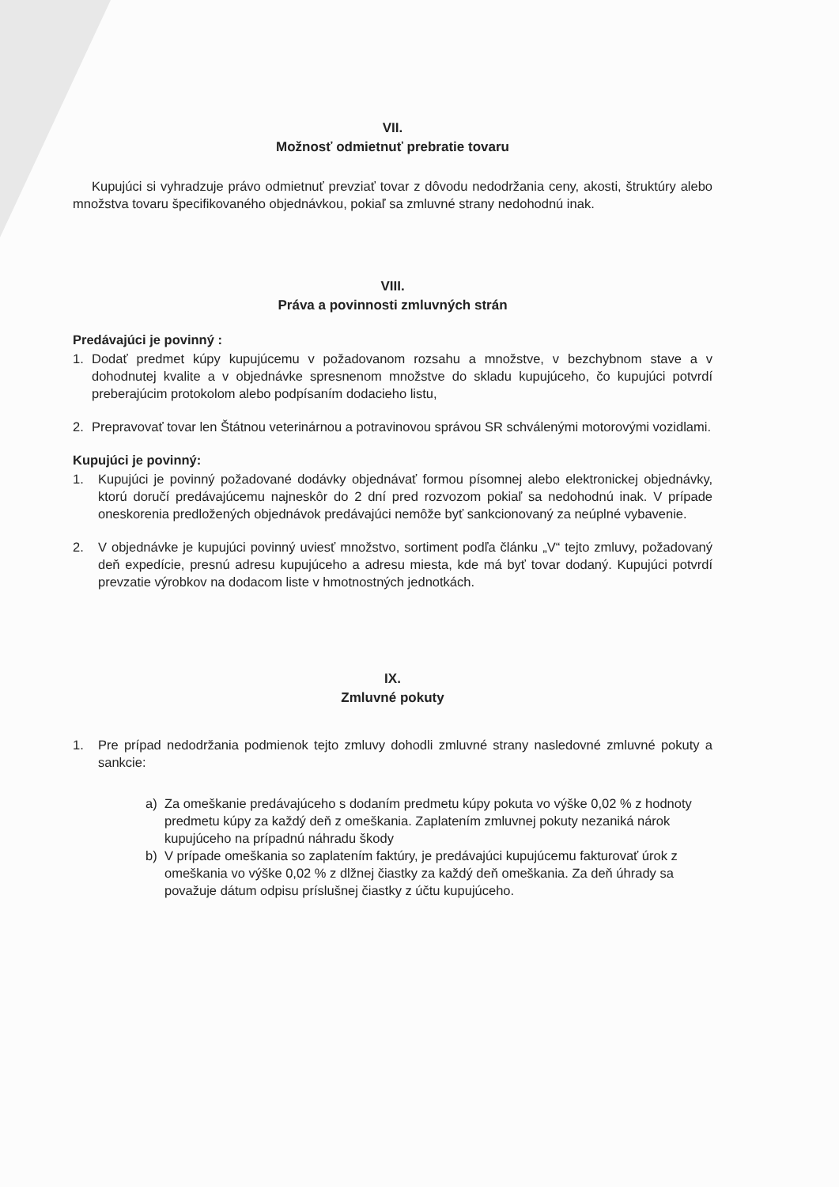VII.
Možnosť odmietnuť prebratie tovaru
Kupujúci si vyhradzuje právo odmietnuť prevziať tovar z dôvodu nedodržania ceny, akosti, štruktúry alebo množstva tovaru špecifikovaného objednávkou, pokiaľ sa zmluvné strany nedohodnú inak.
VIII.
Práva a povinnosti zmluvných strán
Predávajúci je povinný :
1. Dodať predmet kúpy kupujúcemu v požadovanom rozsahu a množstve, v bezchybnom stave a v dohodnutej kvalite a v objednávke spresnenom množstve do skladu kupujúceho, čo kupujúci potvrdí preberajúcim protokolom alebo podpísaním dodacieho listu,
2. Prepravovať tovar len Štátnou veterinárnou a potravinovou správou SR schválenými motorovými vozidlami.
Kupujúci je povinný:
1. Kupujúci je povinný požadované dodávky objednávať formou písomnej alebo elektronickej objednávky, ktorú doručí predávajúcemu najneskôr do 2 dní pred rozvozom pokiaľ sa nedohodnú inak. V prípade oneskorenia predložených objednávok predávajúci nemôže byť sankcionovaný za neúplné vybavenie.
2. V objednávke je kupujúci povinný uviesť množstvo, sortiment podľa článku „V“ tejto zmluvy, požadovaný deň expedície, presnú adresu kupujúceho a adresu miesta, kde má byť tovar dodaný. Kupujúci potvrdí prevzatie výrobkov na dodacom liste v hmotnostných jednotkách.
IX.
Zmluvné pokuty
1. Pre prípad nedodržania podmienok tejto zmluvy dohodli zmluvné strany nasledovné zmluvné pokuty a sankcie:
a) Za omeškanie predávajúceho s dodaním predmetu kúpy pokuta vo výške 0,02 % z hodnoty predmetu kúpy za každý deň z omeškania. Zaplatením zmluvnej pokuty nezaniká nárok kupujúceho na prípadnú náhradu škody
b) V prípade omeškania so zaplatením faktúry, je predávajúci kupujúcemu fakturovať úrok z omeškania vo výške 0,02 % z dlžnej čiastky za každý deň omeškania. Za deň úhrady sa považuje dátum odpisu príslušnej čiastky z účtu kupujúceho.